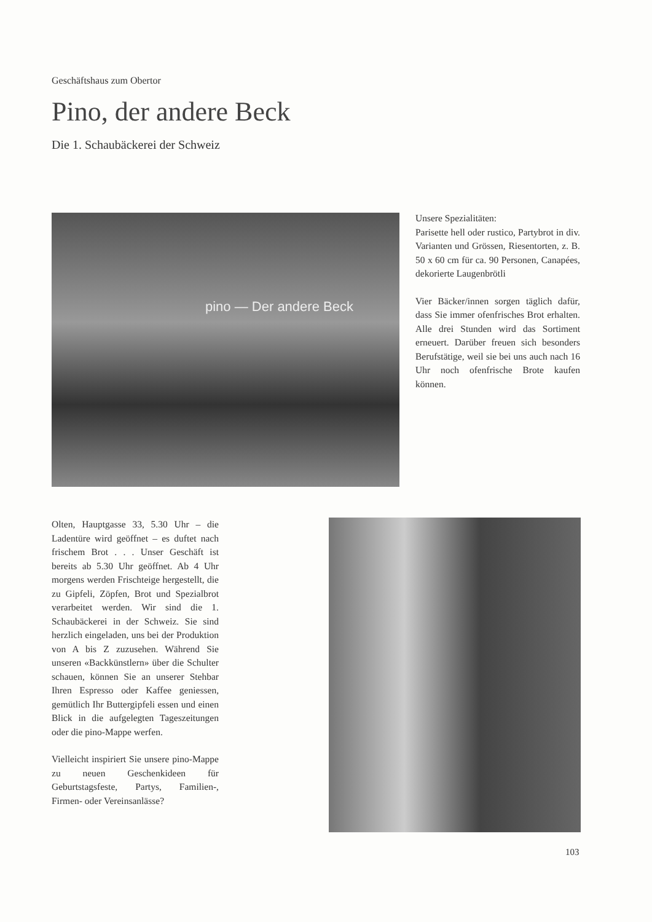Geschäftshaus zum Obertor
Pino, der andere Beck
Die 1. Schaubäckerei der Schweiz
pino — Der andere Beck
Unsere Spezialitäten:
Parisette hell oder rustico, Partybrot in div. Varianten und Grössen, Riesentorten, z. B. 50 x 60 cm für ca. 90 Personen, Canapées, dekorierte Laugenbrötli
Vier Bäcker/innen sorgen täglich dafür, dass Sie immer ofenfrisches Brot erhalten. Alle drei Stunden wird das Sortiment erneuert. Darüber freuen sich besonders Berufstätige, weil sie bei uns auch nach 16 Uhr noch ofenfrische Brote kaufen können.
Olten, Hauptgasse 33, 5.30 Uhr – die Ladentüre wird geöffnet – es duftet nach frischem Brot . . . Unser Geschäft ist bereits ab 5.30 Uhr geöffnet. Ab 4 Uhr morgens werden Frischteige hergestellt, die zu Gipfeli, Zöpfen, Brot und Spezialbrot verarbeitet werden. Wir sind die 1. Schaubäckerei in der Schweiz. Sie sind herzlich eingeladen, uns bei der Produktion von A bis Z zuzusehen. Während Sie unseren «Backkünstlern» über die Schulter schauen, können Sie an unserer Stehbar Ihren Espresso oder Kaffee geniessen, gemütlich Ihr Buttergipfeli essen und einen Blick in die aufgelegten Tageszeitungen oder die pino-Mappe werfen.
Vielleicht inspiriert Sie unsere pino-Mappe zu neuen Geschenkideen für Geburtstagsfeste, Partys, Familien-, Firmen- oder Vereinsanlässe?
103